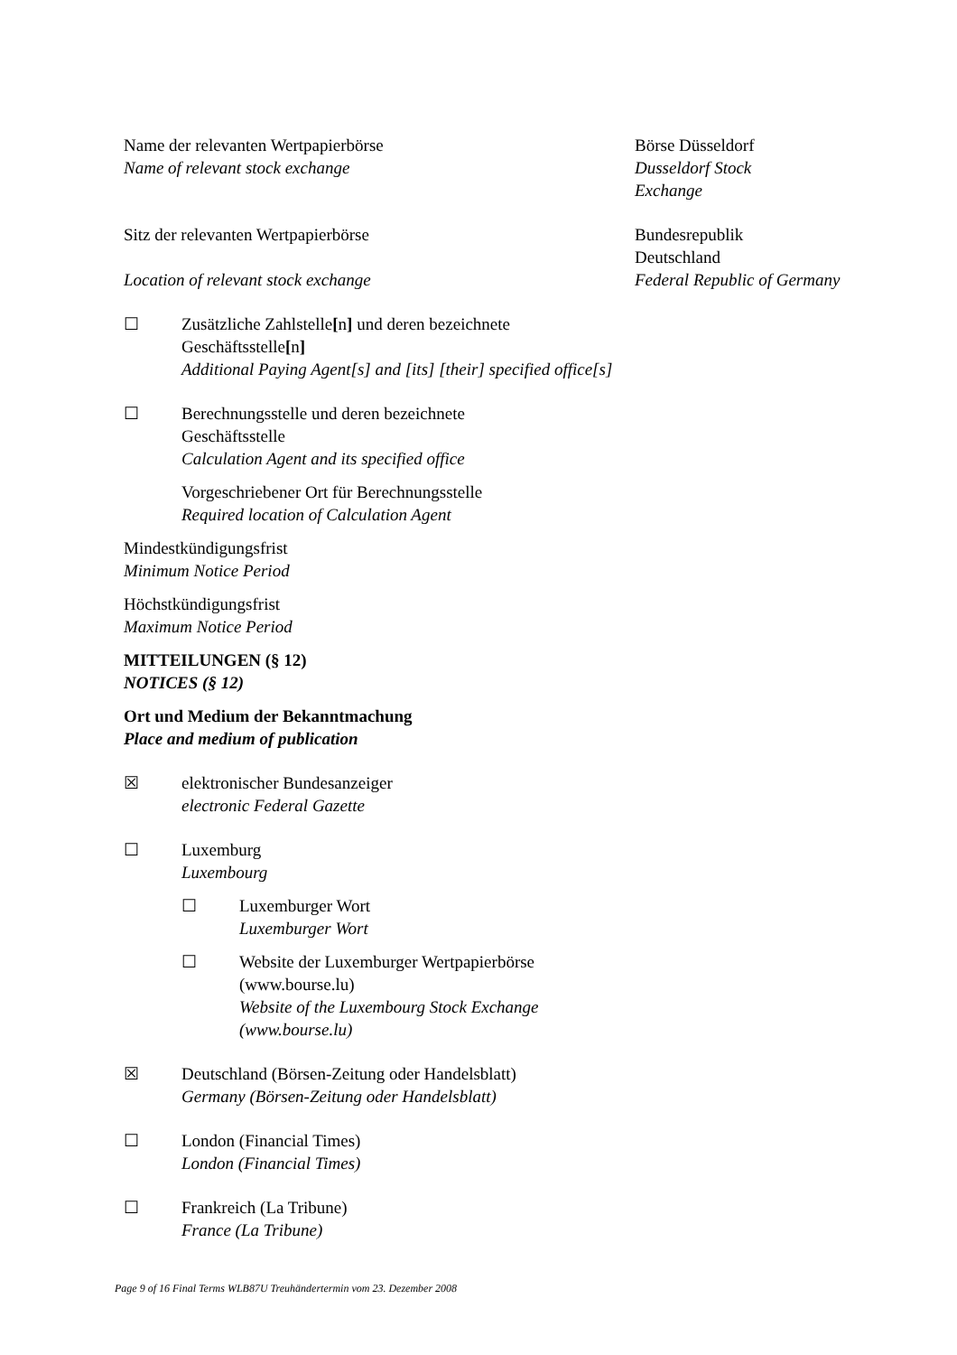Name der relevanten Wertpapierbörse
Name of relevant stock exchange
Börse Düsseldorf
Dusseldorf Stock
Exchange
Sitz der relevanten Wertpapierbörse
Location of relevant stock exchange
Bundesrepublik
Deutschland
Federal Republic of Germany
☐ Zusätzliche Zahlstelle[n] und deren bezeichnete Geschäftsstelle[n]
Additional Paying Agent[s] and [its] [their] specified office[s]
☐ Berechnungsstelle und deren bezeichnete
Geschäftsstelle
Calculation Agent and its specified office
Vorgeschriebener Ort für Berechnungsstelle
Required location of Calculation Agent
Mindestkündigungsfrist
Minimum Notice Period
Höchstkündigungsfrist
Maximum Notice Period
MITTEILUNGEN (§ 12)
NOTICES (§ 12)
Ort und Medium der Bekanntmachung
Place and medium of publication
☒ elektronischer Bundesanzeiger
electronic Federal Gazette
☐ Luxemburg
Luxembourg
☐ Luxemburger Wort
Luxemburger Wort
☐ Website der Luxemburger Wertpapierbörse (www.bourse.lu)
Website of the Luxembourg Stock Exchange (www.bourse.lu)
☒ Deutschland (Börsen-Zeitung oder Handelsblatt)
Germany (Börsen-Zeitung oder Handelsblatt)
☐ London (Financial Times)
London (Financial Times)
☐ Frankreich (La Tribune)
France (La Tribune)
Page 9 of 16 Final Terms WLB87U Treuhändertermin vom 23. Dezember 2008